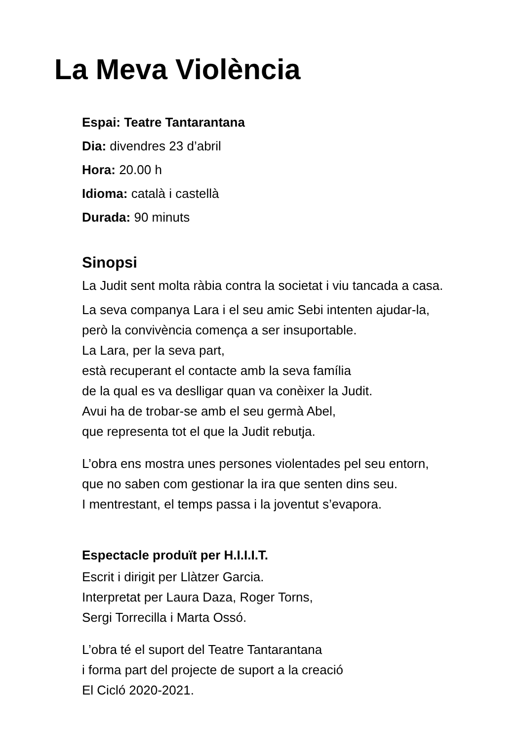La Meva Violència
Espai: Teatre Tantarantana
Dia: divendres 23 d’abril
Hora: 20.00 h
Idioma: català i castellà
Durada: 90 minuts
Sinopsi
La Judit sent molta ràbia contra la societat i viu tancada a casa.
La seva companya Lara i el seu amic Sebi intenten ajudar-la,
però la convivència comença a ser insuportable.
La Lara, per la seva part,
està recuperant el contacte amb la seva família
de la qual es va deslligar quan va conèixer la Judit.
Avui ha de trobar-se amb el seu germà Abel,
que representa tot el que la Judit rebutja.
L’obra ens mostra unes persones violentades pel seu entorn,
que no saben com gestionar la ira que senten dins seu.
I mentrestant, el temps passa i la joventut s’evapora.
Espectacle produït per H.I.I.I.T.
Escrit i dirigit per Llàtzer Garcia.
Interpretat per Laura Daza, Roger Torns,
Sergi Torrecilla i Marta Ossó.
L’obra té el suport del Teatre Tantarantana
i forma part del projecte de suport a la creació
El Cicló 2020-2021.